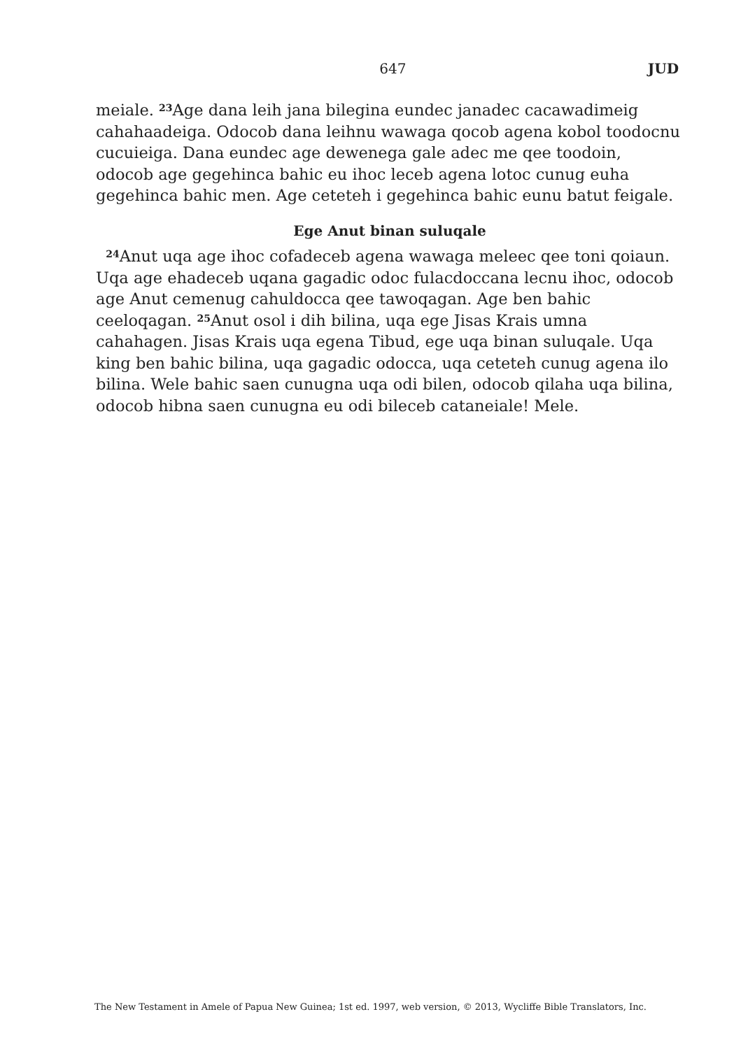647 JUD
meiale. <sup>23</sup>Age dana leih jana bilegina eundec janadec cacawadimeig cahahaadeiga. Odocob dana leihnu wawaga qocob agena kobol toodocnu cucuieiga. Dana eundec age dewenega gale adec me qee toodoin, odocob age gegehinca bahic eu ihoc leceb agena lotoc cunug euha gegehinca bahic men. Age ceteteh i gegehinca bahic eunu batut feigale.
Ege Anut binan suluqale
<sup>24</sup> Anut uqa age ihoc cofadeceb agena wawaga meleec qee toni qoiaun. Uqa age ehadeceb uqana gagadic odoc fulacdoccana lecnu ihoc, odocob age Anut cemenug cahuldocca qee tawoqagan. Age ben bahic ceeloqagan. <sup>25</sup>Anut osol i dih bilina, uqa ege Jisas Krais umna cahahagen. Jisas Krais uqa egena Tibud, ege uqa binan suluqale. Uqa king ben bahic bilina, uqa gagadic odocca, uqa ceteteh cunug agena ilo bilina. Wele bahic saen cunugna uqa odi bilen, odocob qilaha uqa bilina, odocob hibna saen cunugna eu odi bileceb cataneiale! Mele.
The New Testament in Amele of Papua New Guinea; 1st ed. 1997, web version, © 2013, Wycliffe Bible Translators, Inc.